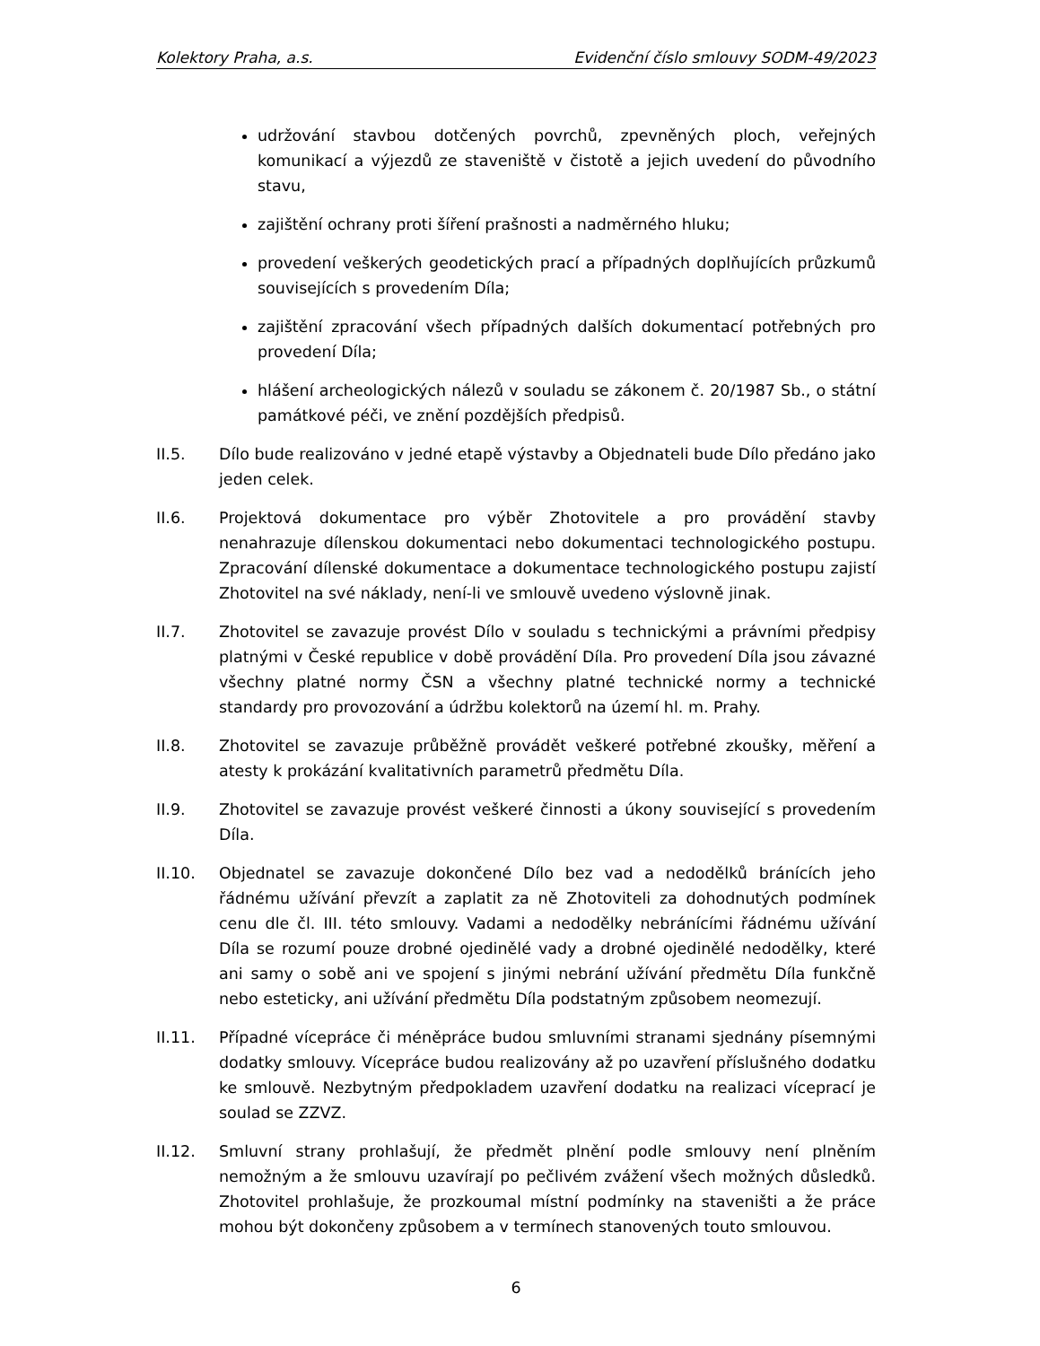Kolektory Praha, a.s. Evidenční číslo smlouvy SODM-49/2023
udržování stavbou dotčených povrchů, zpevněných ploch, veřejných komunikací a výjezdů ze staveniště v čistotě a jejich uvedení do původního stavu,
zajištění ochrany proti šíření prašnosti a nadměrného hluku;
provedení veškerých geodetických prací a případných doplňujících průzkumů souvisejících s provedením Díla;
zajištění zpracování všech případných dalších dokumentací potřebných pro provedení Díla;
hlášení archeologických nálezů v souladu se zákonem č. 20/1987 Sb., o státní památkové péči, ve znění pozdějších předpisů.
II.5. Dílo bude realizováno v jedné etapě výstavby a Objednateli bude Dílo předáno jako jeden celek.
II.6. Projektová dokumentace pro výběr Zhotovitele a pro provádění stavby nenahrazuje dílenskou dokumentaci nebo dokumentaci technologického postupu. Zpracování dílenské dokumentace a dokumentace technologického postupu zajistí Zhotovitel na své náklady, není-li ve smlouvě uvedeno výslovně jinak.
II.7. Zhotovitel se zavazuje provést Dílo v souladu s technickými a právními předpisy platnými v České republice v době provádění Díla. Pro provedení Díla jsou závazné všechny platné normy ČSN a všechny platné technické normy a technické standardy pro provozování a údržbu kolektorů na území hl. m. Prahy.
II.8. Zhotovitel se zavazuje průběžně provádět veškeré potřebné zkoušky, měření a atesty k prokázání kvalitativních parametrů předmětu Díla.
II.9. Zhotovitel se zavazuje provést veškeré činnosti a úkony související s provedením Díla.
II.10. Objednatel se zavazuje dokončené Dílo bez vad a nedodělků bránících jeho řádnému užívání převzít a zaplatit za ně Zhotoviteli za dohodnutých podmínek cenu dle čl. III. této smlouvy. Vadami a nedodělky nebránícími řádnému užívání Díla se rozumí pouze drobné ojedinělé vady a drobné ojedinělé nedodělky, které ani samy o sobě ani ve spojení s jinými nebrání užívání předmětu Díla funkčně nebo esteticky, ani užívání předmětu Díla podstatným způsobem neomezují.
II.11. Případné vícepráce či méněpráce budou smluvními stranami sjednány písemnými dodatky smlouvy. Vícepráce budou realizovány až po uzavření příslušného dodatku ke smlouvě. Nezbytným předpokladem uzavření dodatku na realizaci víceprací je soulad se ZZVZ.
II.12. Smluvní strany prohlašují, že předmět plnění podle smlouvy není plněním nemožným a že smlouvu uzavírají po pečlivém zvážení všech možných důsledků. Zhotovitel prohlašuje, že prozkoumal místní podmínky na staveništi a že práce mohou být dokončeny způsobem a v termínech stanovených touto smlouvou.
6